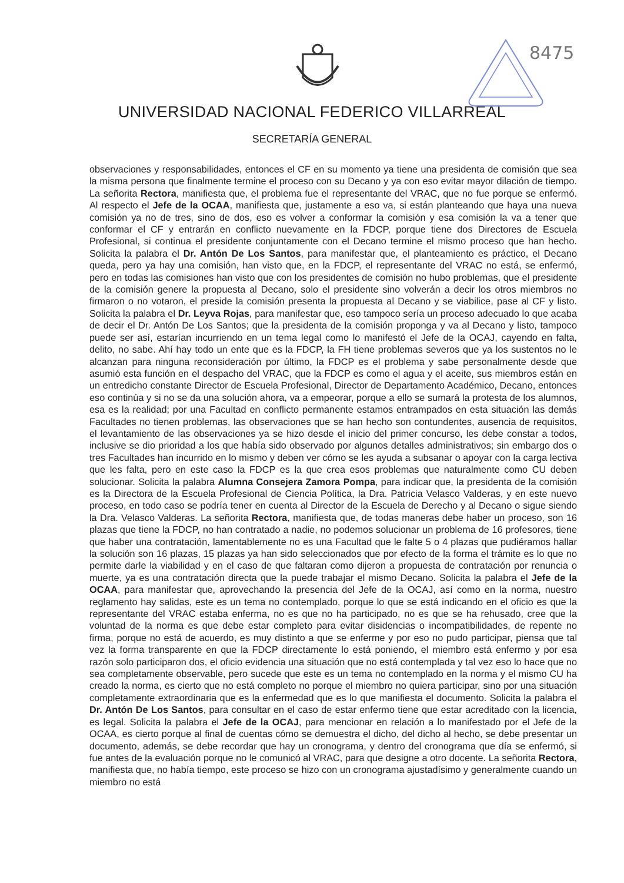8475
UNIVERSIDAD NACIONAL FEDERICO VILLARREAL
SECRETARÍA GENERAL
observaciones y responsabilidades, entonces el CF en su momento ya tiene una presidenta de comisión que sea la misma persona que finalmente termine el proceso con su Decano y ya con eso evitar mayor dilación de tiempo. La señorita Rectora, manifiesta que, el problema fue el representante del VRAC, que no fue porque se enfermó. Al respecto el Jefe de la OCAA, manifiesta que, justamente a eso va, si están planteando que haya una nueva comisión ya no de tres, sino de dos, eso es volver a conformar la comisión y esa comisión la va a tener que conformar el CF y entrarán en conflicto nuevamente en la FDCP, porque tiene dos Directores de Escuela Profesional, si continua el presidente conjuntamente con el Decano termine el mismo proceso que han hecho. Solicita la palabra el Dr. Antón De Los Santos, para manifestar que, el planteamiento es práctico, el Decano queda, pero ya hay una comisión, han visto que, en la FDCP, el representante del VRAC no está, se enfermó, pero en todas las comisiones han visto que con los presidentes de comisión no hubo problemas, que el presidente de la comisión genere la propuesta al Decano, solo el presidente sino volverán a decir los otros miembros no firmaron o no votaron, el preside la comisión presenta la propuesta al Decano y se viabilice, pase al CF y listo. Solicita la palabra el Dr. Leyva Rojas, para manifestar que, eso tampoco sería un proceso adecuado lo que acaba de decir el Dr. Antón De Los Santos; que la presidenta de la comisión proponga y va al Decano y listo, tampoco puede ser así, estarían incurriendo en un tema legal como lo manifestó el Jefe de la OCAJ, cayendo en falta, delito, no sabe. Ahí hay todo un ente que es la FDCP, la FH tiene problemas severos que ya los sustentos no le alcanzan para ninguna reconsideración por último, la FDCP es el problema y sabe personalmente desde que asumió esta función en el despacho del VRAC, que la FDCP es como el agua y el aceite, sus miembros están en un entredicho constante Director de Escuela Profesional, Director de Departamento Académico, Decano, entonces eso continúa y si no se da una solución ahora, va a empeorar, porque a ello se sumará la protesta de los alumnos, esa es la realidad; por una Facultad en conflicto permanente estamos entrampados en esta situación las demás Facultades no tienen problemas, las observaciones que se han hecho son contundentes, ausencia de requisitos, el levantamiento de las observaciones ya se hizo desde el inicio del primer concurso, les debe constar a todos, inclusive se dio prioridad a los que había sido observado por algunos detalles administrativos; sin embargo dos o tres Facultades han incurrido en lo mismo y deben ver cómo se les ayuda a subsanar o apoyar con la carga lectiva que les falta, pero en este caso la FDCP es la que crea esos problemas que naturalmente como CU deben solucionar. Solicita la palabra Alumna Consejera Zamora Pompa, para indicar que, la presidenta de la comisión es la Directora de la Escuela Profesional de Ciencia Política, la Dra. Patricia Velasco Valderas, y en este nuevo proceso, en todo caso se podría tener en cuenta al Director de la Escuela de Derecho y al Decano o sigue siendo la Dra. Velasco Valderas. La señorita Rectora, manifiesta que, de todas maneras debe haber un proceso, son 16 plazas que tiene la FDCP, no han contratado a nadie, no podemos solucionar un problema de 16 profesores, tiene que haber una contratación, lamentablemente no es una Facultad que le falte 5 o 4 plazas que pudiéramos hallar la solución son 16 plazas, 15 plazas ya han sido seleccionados que por efecto de la forma el trámite es lo que no permite darle la viabilidad y en el caso de que faltaran como dijeron a propuesta de contratación por renuncia o muerte, ya es una contratación directa que la puede trabajar el mismo Decano. Solicita la palabra el Jefe de la OCAA, para manifestar que, aprovechando la presencia del Jefe de la OCAJ, así como en la norma, nuestro reglamento hay salidas, este es un tema no contemplado, porque lo que se está indicando en el oficio es que la representante del VRAC estaba enferma, no es que no ha participado, no es que se ha rehusado, cree que la voluntad de la norma es que debe estar completo para evitar disidencias o incompatibilidades, de repente no firma, porque no está de acuerdo, es muy distinto a que se enferme y por eso no pudo participar, piensa que tal vez la forma transparente en que la FDCP directamente lo está poniendo, el miembro está enfermo y por esa razón solo participaron dos, el oficio evidencia una situación que no está contemplada y tal vez eso lo hace que no sea completamente observable, pero sucede que este es un tema no contemplado en la norma y el mismo CU ha creado la norma, es cierto que no está completo no porque el miembro no quiera participar, sino por una situación completamente extraordinaria que es la enfermedad que es lo que manifiesta el documento. Solicita la palabra el Dr. Antón De Los Santos, para consultar en el caso de estar enfermo tiene que estar acreditado con la licencia, es legal. Solicita la palabra el Jefe de la OCAJ, para mencionar en relación a lo manifestado por el Jefe de la OCAA, es cierto porque al final de cuentas cómo se demuestra el dicho, del dicho al hecho, se debe presentar un documento, además, se debe recordar que hay un cronograma, y dentro del cronograma que día se enfermó, si fue antes de la evaluación porque no le comunicó al VRAC, para que designe a otro docente. La señorita Rectora, manifiesta que, no había tiempo, este proceso se hizo con un cronograma ajustadísimo y generalmente cuando un miembro no está